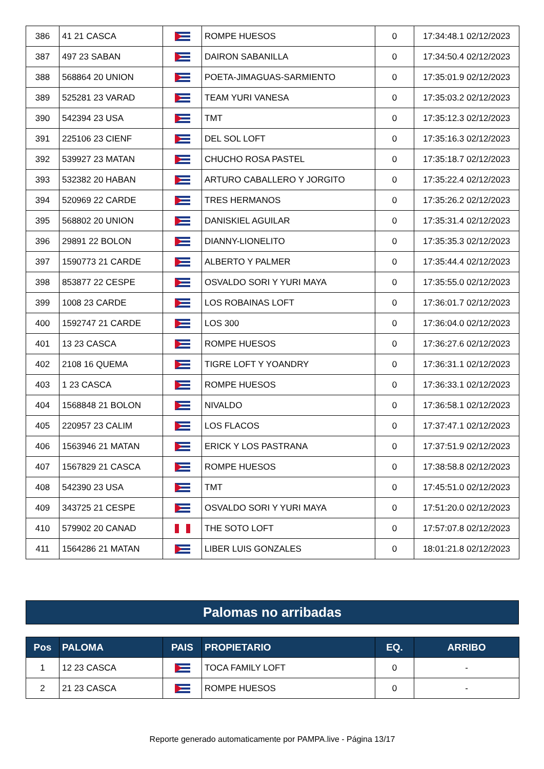| 386 | 41 21 CASCA | | ROMPE HUESOS | 0 | 17:34:48.1 02/12/2023 |
| 387 | 497 23 SABAN | | DAIRON SABANILLA | 0 | 17:34:50.4 02/12/2023 |
| 388 | 568864 20 UNION | | POETA-JIMAGUAS-SARMIENTO | 0 | 17:35:01.9 02/12/2023 |
| 389 | 525281 23 VARAD | | TEAM YURI VANESA | 0 | 17:35:03.2 02/12/2023 |
| 390 | 542394 23 USA | | TMT | 0 | 17:35:12.3 02/12/2023 |
| 391 | 225106 23 CIENF | | DEL SOL LOFT | 0 | 17:35:16.3 02/12/2023 |
| 392 | 539927 23 MATAN | | CHUCHO ROSA PASTEL | 0 | 17:35:18.7 02/12/2023 |
| 393 | 532382 20 HABAN | | ARTURO CABALLERO Y JORGITO | 0 | 17:35:22.4 02/12/2023 |
| 394 | 520969 22 CARDE | | TRES HERMANOS | 0 | 17:35:26.2 02/12/2023 |
| 395 | 568802 20 UNION | | DANISKIEL AGUILAR | 0 | 17:35:31.4 02/12/2023 |
| 396 | 29891 22 BOLON | | DIANNY-LIONELITO | 0 | 17:35:35.3 02/12/2023 |
| 397 | 1590773 21 CARDE | | ALBERTO Y PALMER | 0 | 17:35:44.4 02/12/2023 |
| 398 | 853877 22 CESPE | | OSVALDO SORI Y YURI MAYA | 0 | 17:35:55.0 02/12/2023 |
| 399 | 1008 23 CARDE | | LOS ROBAINAS LOFT | 0 | 17:36:01.7 02/12/2023 |
| 400 | 1592747 21 CARDE | | LOS 300 | 0 | 17:36:04.0 02/12/2023 |
| 401 | 13 23 CASCA | | ROMPE HUESOS | 0 | 17:36:27.6 02/12/2023 |
| 402 | 2108 16 QUEMA | | TIGRE LOFT Y YOANDRY | 0 | 17:36:31.1 02/12/2023 |
| 403 | 1 23 CASCA | | ROMPE HUESOS | 0 | 17:36:33.1 02/12/2023 |
| 404 | 1568848 21 BOLON | | NIVALDO | 0 | 17:36:58.1 02/12/2023 |
| 405 | 220957 23 CALIM | | LOS FLACOS | 0 | 17:37:47.1 02/12/2023 |
| 406 | 1563946 21 MATAN | | ERICK Y LOS PASTRANA | 0 | 17:37:51.9 02/12/2023 |
| 407 | 1567829 21 CASCA | | ROMPE HUESOS | 0 | 17:38:58.8 02/12/2023 |
| 408 | 542390 23 USA | | TMT | 0 | 17:45:51.0 02/12/2023 |
| 409 | 343725 21 CESPE | | OSVALDO SORI Y YURI MAYA | 0 | 17:51:20.0 02/12/2023 |
| 410 | 579902 20 CANAD | | THE SOTO LOFT | 0 | 17:57:07.8 02/12/2023 |
| 411 | 1564286 21 MATAN | | LIBER LUIS GONZALES | 0 | 18:01:21.8 02/12/2023 |
Palomas no arribadas
| Pos | PALOMA | PAIS | PROPIETARIO | EQ. | ARRIBO |
| --- | --- | --- | --- | --- | --- |
| 1 | 12 23 CASCA | | TOCA FAMILY LOFT | 0 | - |
| 2 | 21 23 CASCA | | ROMPE HUESOS | 0 | - |
Reporte generado automaticamente por PAMPA.live - Página 13/17